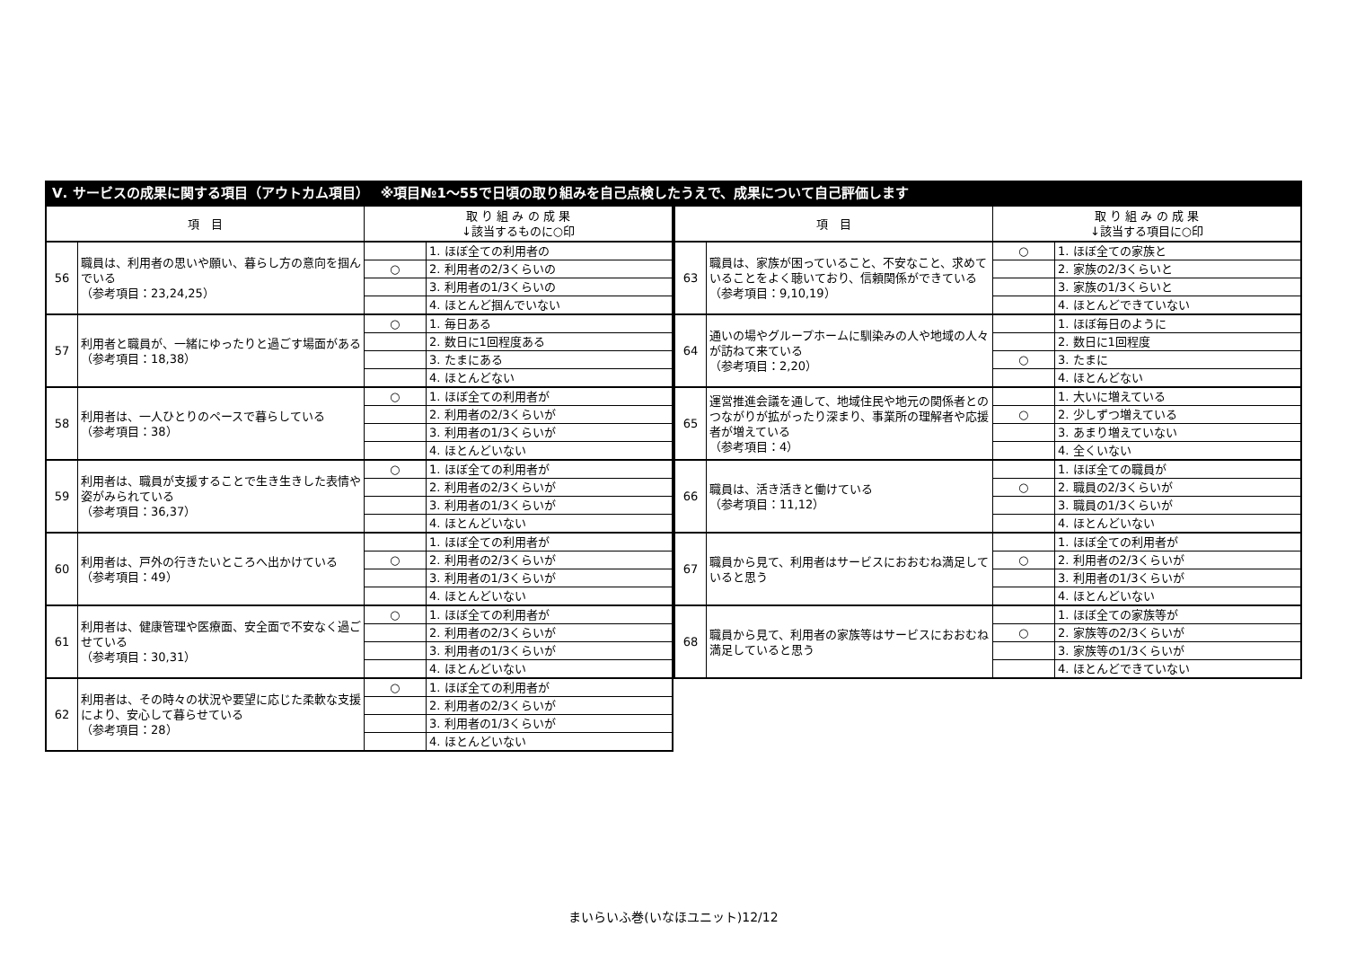Ⅴ. サービスの成果に関する項目（アウトカム項目）　 ※項目№1～55で日頃の取り組みを自己点検したうえで、成果について自己評価します
| 項 目 | | 取 り 組 み の 成 果 ↓該当するものに○印 | |
| --- | --- | --- | --- |
| 56 | 職員は、利用者の思いや願い、暮らし方の意向を掴んでいる （参考項目：23,24,25） | | 1. ほぼ全ての利用者の |
| | | ○ | 2. 利用者の2/3くらいの |
| | | | 3. 利用者の1/3くらいの |
| | | | 4. ほとんど掴んでいない |
| 57 | 利用者と職員が、一緒にゆったりと過ごす場面がある （参考項目：18,38） | ○ | 1. 毎日ある |
| | | | 2. 数日に1回程度ある |
| | | | 3. たまにある |
| | | | 4. ほとんどない |
| 58 | 利用者は、一人ひとりのペースで暮らしている （参考項目：38） | ○ | 1. ほぼ全ての利用者が |
| | | | 2. 利用者の2/3くらいが |
| | | | 3. 利用者の1/3くらいが |
| | | | 4. ほとんどいない |
| 59 | 利用者は、職員が支援することで生き生きした表情や姿がみられている （参考項目：36,37） | ○ | 1. ほぼ全ての利用者が |
| | | | 2. 利用者の2/3くらいが |
| | | | 3. 利用者の1/3くらいが |
| | | | 4. ほとんどいない |
| 60 | 利用者は、戸外の行きたいところへ出かけている （参考項目：49） | | 1. ほぼ全ての利用者が |
| | | ○ | 2. 利用者の2/3くらいが |
| | | | 3. 利用者の1/3くらいが |
| | | | 4. ほとんどいない |
| 61 | 利用者は、健康管理や医療面、安全面で不安なく過ごせている （参考項目：30,31） | ○ | 1. ほぼ全ての利用者が |
| | | | 2. 利用者の2/3くらいが |
| | | | 3. 利用者の1/3くらいが |
| | | | 4. ほとんどいない |
| 62 | 利用者は、その時々の状況や要望に応じた柔軟な支援により、安心して暮らせている （参考項目：28） | ○ | 1. ほぼ全ての利用者が |
| | | | 2. 利用者の2/3くらいが |
| | | | 3. 利用者の1/3くらいが |
| | | | 4. ほとんどいない |
| 項 目 | | 取 り 組 み の 成 果 ↓該当する項目に○印 | |
| --- | --- | --- | --- |
| 63 | 職員は、家族が困っていること、不安なこと、求めていることをよく聴いており、信頼関係ができている （参考項目：9,10,19） | ○ | 1. ほぼ全ての家族と |
| | | | 2. 家族の2/3くらいと |
| | | | 3. 家族の1/3くらいと |
| | | | 4. ほとんどできていない |
| 64 | 通いの場やグループホームに馴染みの人や地域の人々が訪ねて来ている （参考項目：2,20） | | 1. ほぼ毎日のように |
| | | | 2. 数日に1回程度 |
| | | ○ | 3. たまに |
| | | | 4. ほとんどない |
| 65 | 運営推進会議を通して、地域住民や地元の関係者とのつながりが拡がったり深まり、事業所の理解者や応援者が増えている （参考項目：4） | | 1. 大いに増えている |
| | | ○ | 2. 少しずつ増えている |
| | | | 3. あまり増えていない |
| | | | 4. 全くいない |
| 66 | 職員は、活き活きと働けている （参考項目：11,12） | | 1. ほぼ全ての職員が |
| | | ○ | 2. 職員の2/3くらいが |
| | | | 3. 職員の1/3くらいが |
| | | | 4. ほとんどいない |
| 67 | 職員から見て、利用者はサービスにおおむね満足していると思う | | 1. ほぼ全ての利用者が |
| | | ○ | 2. 利用者の2/3くらいが |
| | | | 3. 利用者の1/3くらいが |
| | | | 4. ほとんどいない |
| 68 | 職員から見て、利用者の家族等はサービスにおおむね満足していると思う | | 1. ほぼ全ての家族等が |
| | | ○ | 2. 家族等の2/3くらいが |
| | | | 3. 家族等の1/3くらいが |
| | | | 4. ほとんどできていない |
まいらいふ巻(いなほユニット)12/12